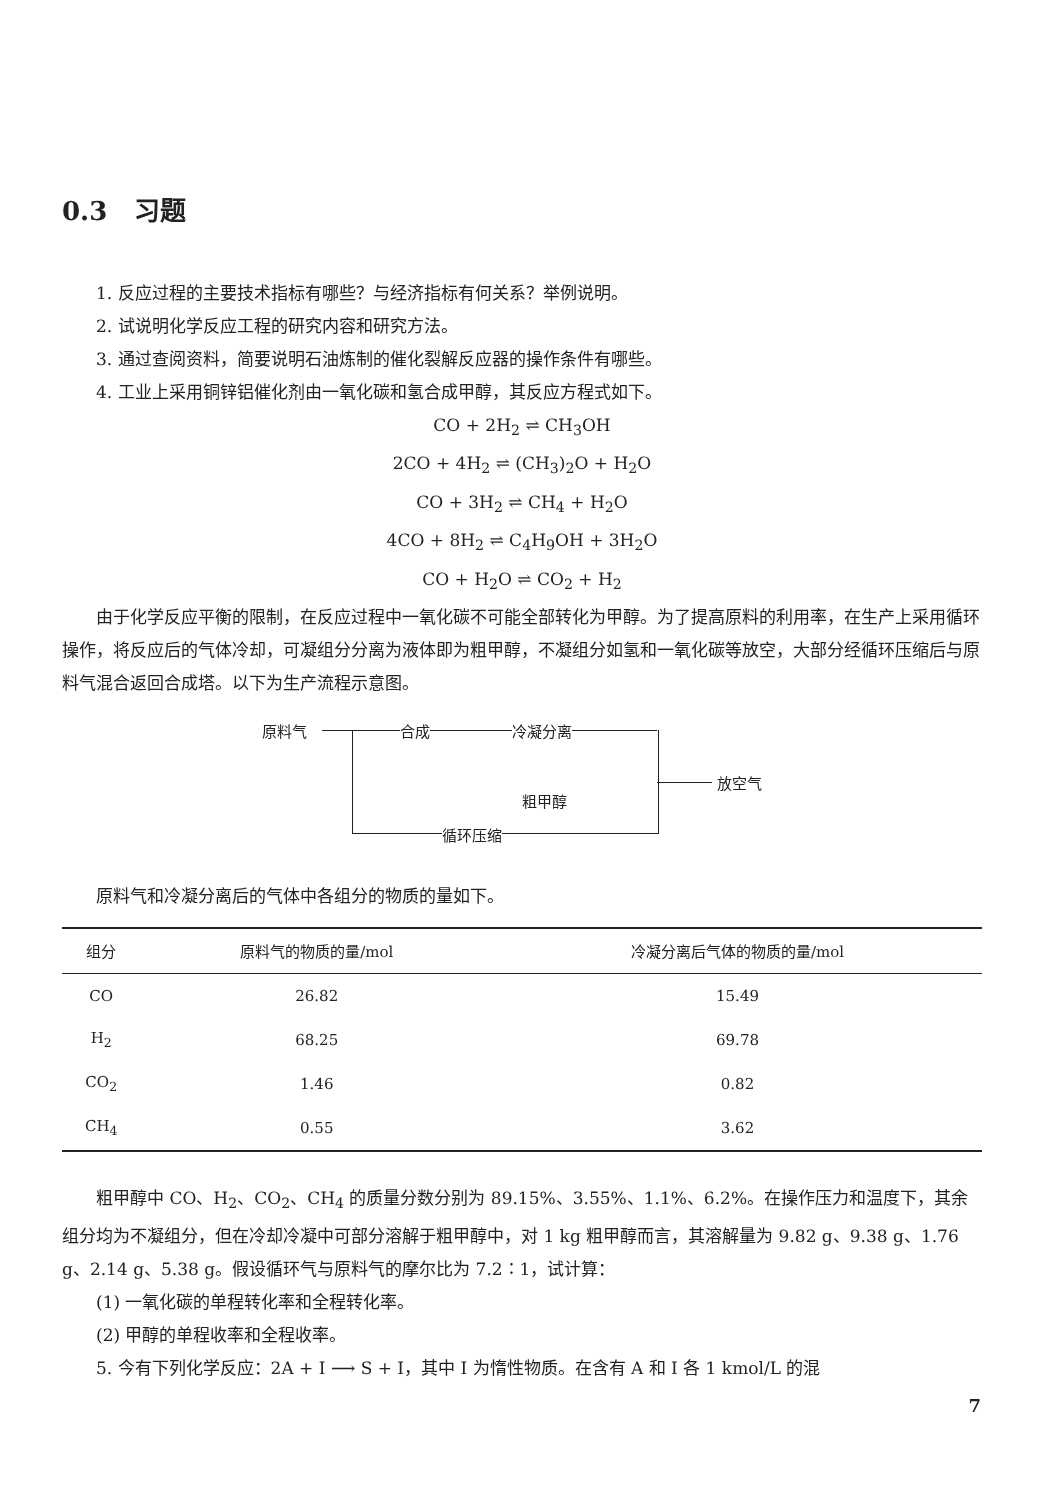0.3 习题
1. 反应过程的主要技术指标有哪些？与经济指标有何关系？举例说明。
2. 试说明化学反应工程的研究内容和研究方法。
3. 通过查阅资料，简要说明石油炼制的催化裂解反应器的操作条件有哪些。
4. 工业上采用铜锌铝催化剂由一氧化碳和氢合成甲醇，其反应方程式如下。
CO + 2H<sub>2</sub> ⇌ CH<sub>3</sub>OH
2CO + 4H<sub>2</sub> ⇌ (CH<sub>3</sub>)<sub>2</sub>O + H<sub>2</sub>O
CO + 3H<sub>2</sub> ⇌ CH<sub>4</sub> + H<sub>2</sub>O
4CO + 8H<sub>2</sub> ⇌ C<sub>4</sub>H<sub>9</sub>OH + 3H<sub>2</sub>O
CO + H<sub>2</sub>O ⇌ CO<sub>2</sub> + H<sub>2</sub>
由于化学反应平衡的限制，在反应过程中一氧化碳不可能全部转化为甲醇。为了提高原料的利用率，在生产上采用循环操作，将反应后的气体冷却，可凝组分分离为液体即为粗甲醇，不凝组分如氢和一氧化碳等放空，大部分经循环压缩后与原料气混合返回合成塔。以下为生产流程示意图。
原料气 合成 冷凝分离
粗甲醇
放空气
循环压缩
原料气和冷凝分离后的气体中各组分的物质的量如下。
| 组分 | 原料气的物质的量/mol | 冷凝分离后气体的物质的量/mol |
| --- | --- | --- |
| CO | 26.82 | 15.49 |
| H<sub>2</sub> | 68.25 | 69.78 |
| CO<sub>2</sub> | 1.46 | 0.82 |
| CH<sub>4</sub> | 0.55 | 3.62 |
粗甲醇中 CO、H<sub>2</sub>、CO<sub>2</sub>、CH<sub>4</sub> 的质量分数分别为 89.15%、3.55%、1.1%、6.2%。在操作压力和温度下，其余组分均为不凝组分，但在冷却冷凝中可部分溶解于粗甲醇中，对 1 kg 粗甲醇而言，其溶解量为 9.82 g、9.38 g、1.76 g、2.14 g、5.38 g。假设循环气与原料气的摩尔比为 7.2∶1，试计算：
(1) 一氧化碳的单程转化率和全程转化率。
(2) 甲醇的单程收率和全程收率。
5. 今有下列化学反应：2A + I ⟶ S + I，其中 I 为惰性物质。在含有 A 和 I 各 1 kmol/L 的混
7